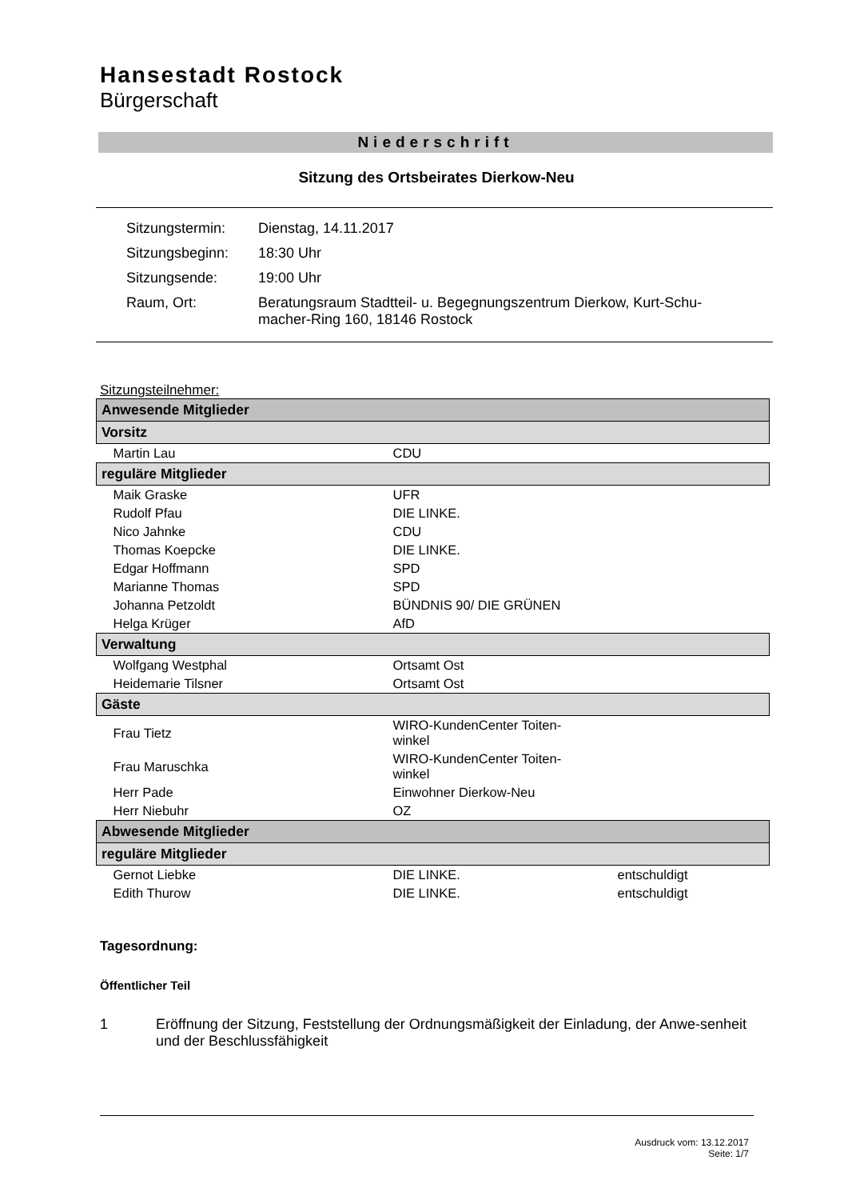Hansestadt Rostock
Bürgerschaft
Niederschrift
Sitzung des Ortsbeirates Dierkow-Neu
| Sitzungstermin: | Dienstag, 14.11.2017 |
| Sitzungsbeginn: | 18:30 Uhr |
| Sitzungsende: | 19:00 Uhr |
| Raum, Ort: | Beratungsraum Stadtteil- u. Begegnungszentrum Dierkow, Kurt-Schu- macher-Ring 160, 18146 Rostock |
Sitzungsteilnehmer:
| Anwesende Mitglieder | | |
| --- | --- | --- |
| Vorsitz | | |
| Martin Lau | CDU | |
| reguläre Mitglieder | | |
| Maik Graske | UFR | |
| Rudolf Pfau | DIE LINKE. | |
| Nico Jahnke | CDU | |
| Thomas Koepcke | DIE LINKE. | |
| Edgar Hoffmann | SPD | |
| Marianne Thomas | SPD | |
| Johanna Petzoldt | BÜNDNIS 90/ DIE GRÜNEN | |
| Helga Krüger | AfD | |
| Verwaltung | | |
| Wolfgang Westphal | Ortsamt Ost | |
| Heidemarie Tilsner | Ortsamt Ost | |
| Gäste | | |
| Frau Tietz | WIRO-KundenCenter Toiten- winkel | |
| Frau Maruschka | WIRO-KundenCenter Toiten- winkel | |
| Herr Pade | Einwohner Dierkow-Neu | |
| Herr Niebuhr | OZ | |
| Abwesende Mitglieder | | |
| reguläre Mitglieder | | |
| Gernot Liebke | DIE LINKE. | entschuldigt |
| Edith Thurow | DIE LINKE. | entschuldigt |
Tagesordnung:
Öffentlicher Teil
1 Eröffnung der Sitzung, Feststellung der Ordnungsmäßigkeit der Einladung, der Anwe-senheit und der Beschlussfähigkeit
Ausdruck vom: 13.12.2017
Seite: 1/7